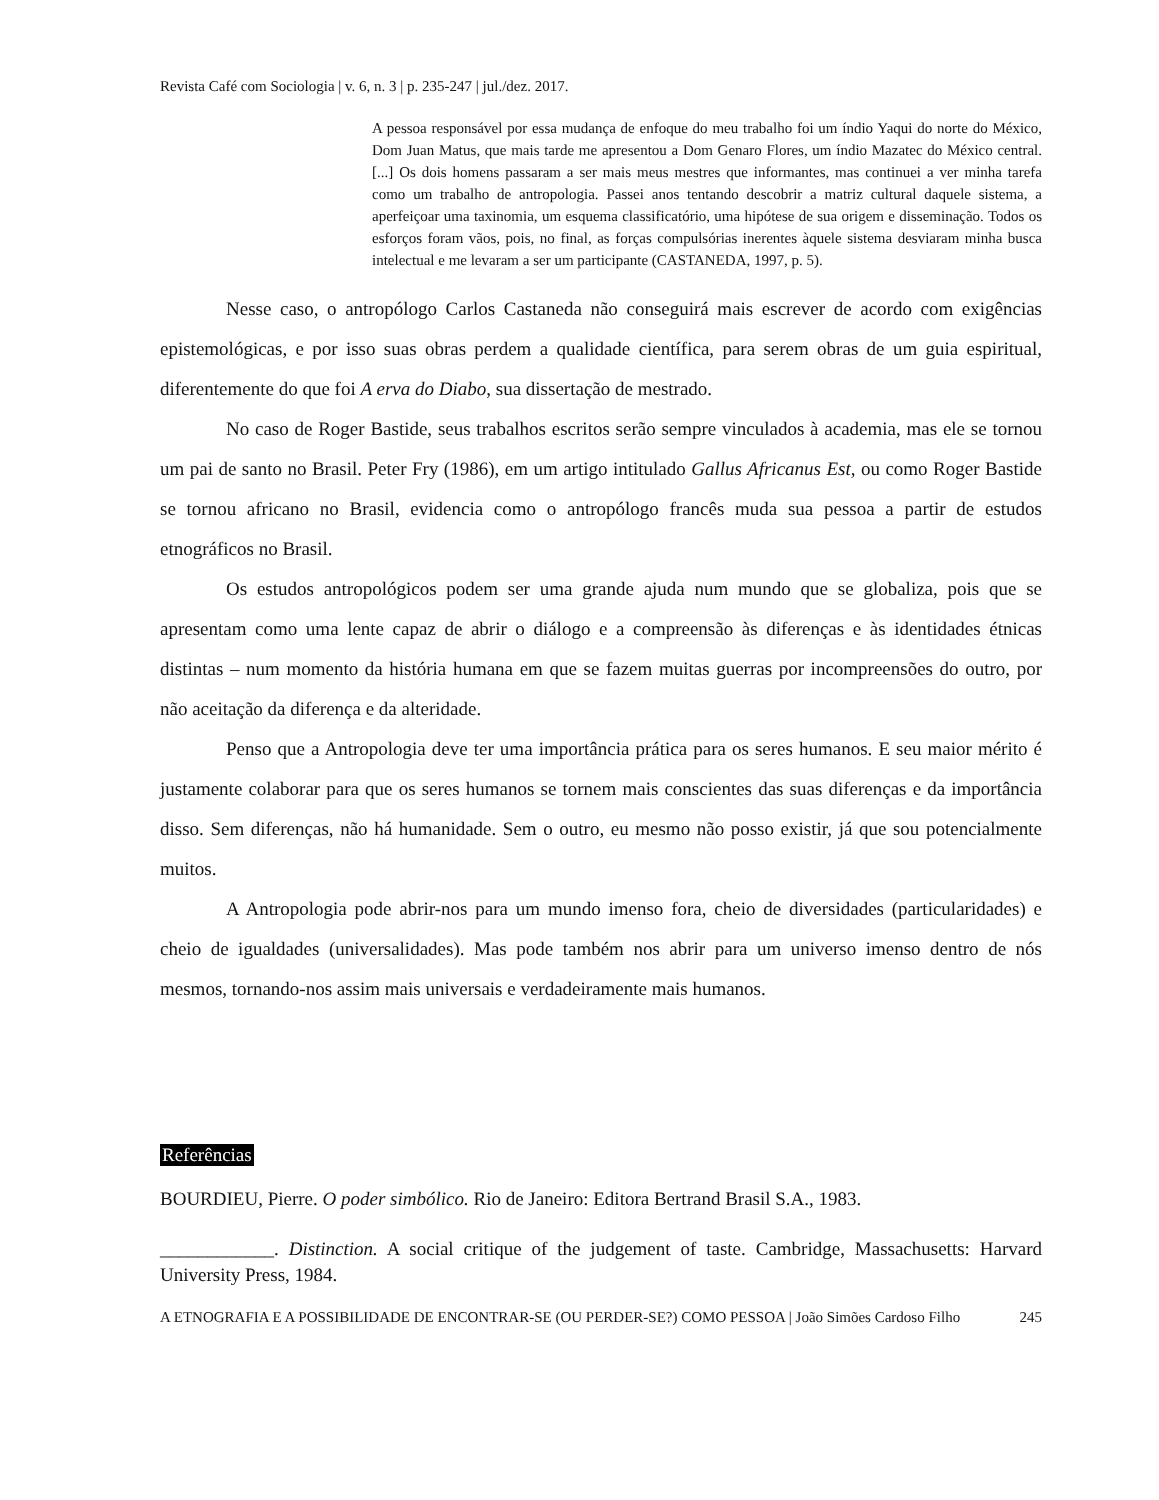Revista Café com Sociologia | v. 6, n. 3 | p. 235-247 | jul./dez. 2017.
A pessoa responsável por essa mudança de enfoque do meu trabalho foi um índio Yaqui do norte do México, Dom Juan Matus, que mais tarde me apresentou a Dom Genaro Flores, um índio Mazatec do México central. [...] Os dois homens passaram a ser mais meus mestres que informantes, mas continuei a ver minha tarefa como um trabalho de antropologia. Passei anos tentando descobrir a matriz cultural daquele sistema, a aperfeiçoar uma taxinomia, um esquema classificatório, uma hipótese de sua origem e disseminação. Todos os esforços foram vãos, pois, no final, as forças compulsórias inerentes àquele sistema desviaram minha busca intelectual e me levaram a ser um participante (CASTANEDA, 1997, p. 5).
Nesse caso, o antropólogo Carlos Castaneda não conseguirá mais escrever de acordo com exigências epistemológicas, e por isso suas obras perdem a qualidade científica, para serem obras de um guia espiritual, diferentemente do que foi A erva do Diabo, sua dissertação de mestrado.
No caso de Roger Bastide, seus trabalhos escritos serão sempre vinculados à academia, mas ele se tornou um pai de santo no Brasil. Peter Fry (1986), em um artigo intitulado Gallus Africanus Est, ou como Roger Bastide se tornou africano no Brasil, evidencia como o antropólogo francês muda sua pessoa a partir de estudos etnográficos no Brasil.
Os estudos antropológicos podem ser uma grande ajuda num mundo que se globaliza, pois que se apresentam como uma lente capaz de abrir o diálogo e a compreensão às diferenças e às identidades étnicas distintas – num momento da história humana em que se fazem muitas guerras por incompreensões do outro, por não aceitação da diferença e da alteridade.
Penso que a Antropologia deve ter uma importância prática para os seres humanos. E seu maior mérito é justamente colaborar para que os seres humanos se tornem mais conscientes das suas diferenças e da importância disso. Sem diferenças, não há humanidade. Sem o outro, eu mesmo não posso existir, já que sou potencialmente muitos.
A Antropologia pode abrir-nos para um mundo imenso fora, cheio de diversidades (particularidades) e cheio de igualdades (universalidades). Mas pode também nos abrir para um universo imenso dentro de nós mesmos, tornando-nos assim mais universais e verdadeiramente mais humanos.
Referências
BOURDIEU, Pierre. O poder simbólico. Rio de Janeiro: Editora Bertrand Brasil S.A., 1983.
____________. Distinction. A social critique of the judgement of taste. Cambridge, Massachusetts: Harvard University Press, 1984.
A ETNOGRAFIA E A POSSIBILIDADE DE ENCONTRAR-SE (OU PERDER-SE?) COMO PESSOA | João Simões Cardoso Filho 245